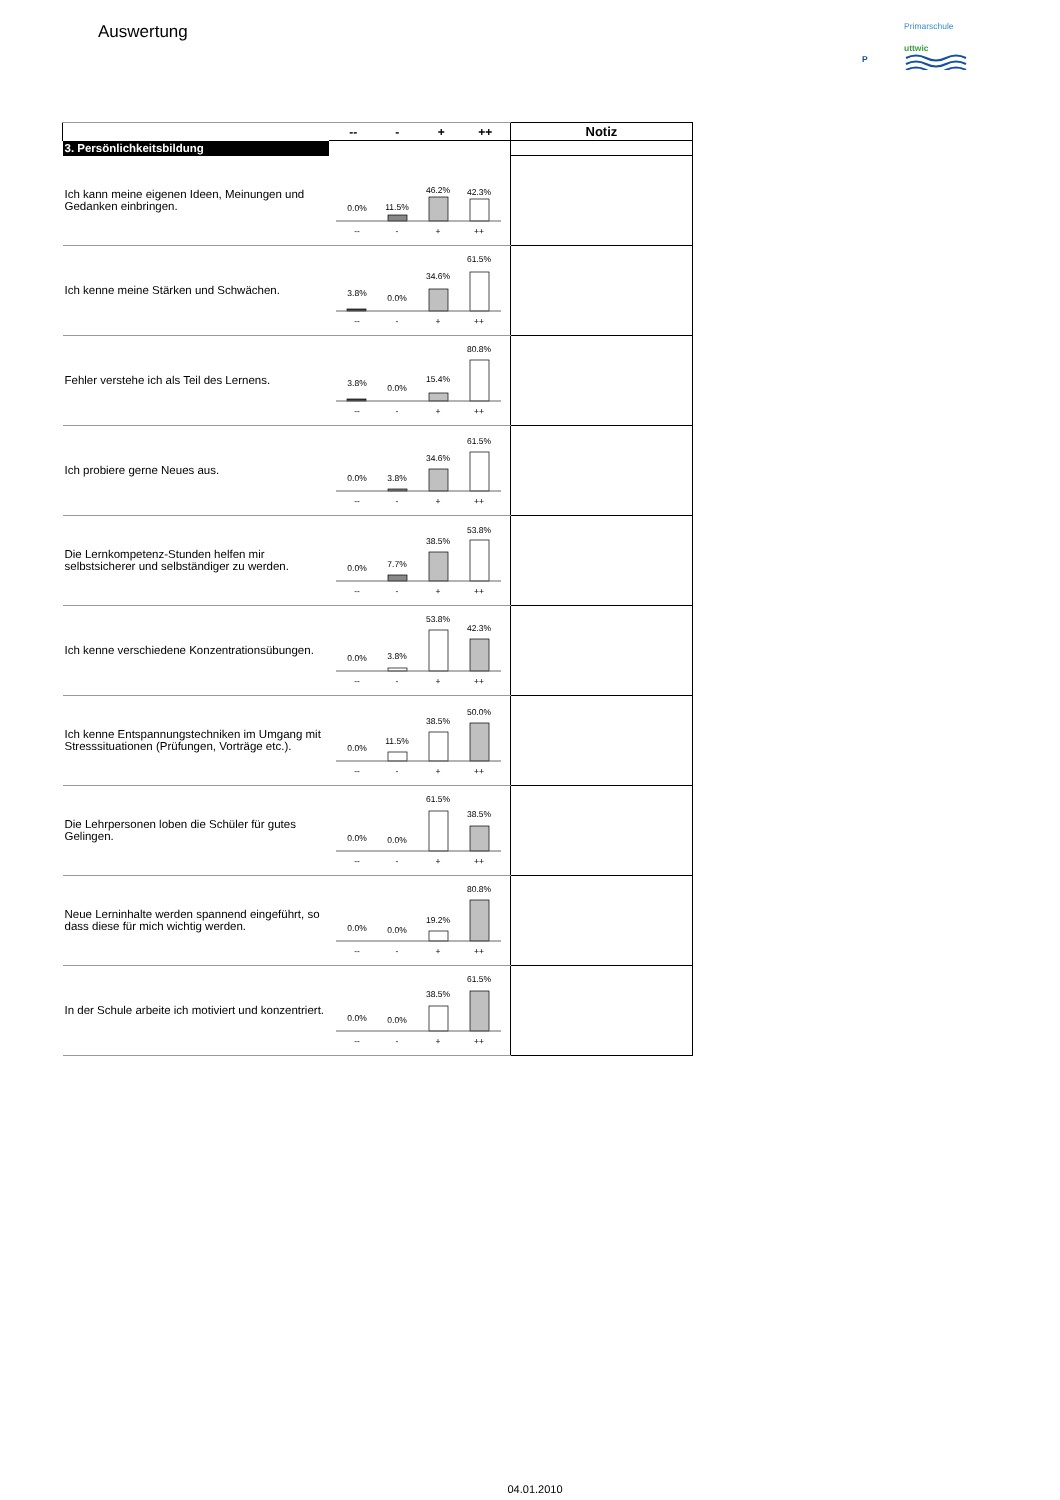Auswertung
Primarschule
P
uttwic
| | -- - + ++ | Notiz |
| 3. Persönlichkeitsbildung | | |
| Ich kann meine eigenen Ideen, Meinungen und Gedanken einbringen. | 0.0% 11.5% 46.2% 42.3% -- - + ++ | |
| Ich kenne meine Stärken und Schwächen. | 3.8% 0.0% 34.6% 61.5% -- - + ++ | |
| Fehler verstehe ich als Teil des Lernens. | 3.8% 0.0% 15.4% 80.8% -- - + ++ | |
| Ich probiere gerne Neues aus. | 0.0% 3.8% 34.6% 61.5% -- - + ++ | |
| Die Lernkompetenz-Stunden helfen mir selbstsicherer und selbständiger zu werden. | 0.0% 7.7% 38.5% 53.8% -- - + ++ | |
| Ich kenne verschiedene Konzentrationsübungen. | 0.0% 3.8% 53.8% 42.3% -- - + ++ | |
| Ich kenne Entspannungstechniken im Umgang mit Stresssituationen (Prüfungen, Vorträge etc.). | 0.0% 11.5% 38.5% 50.0% -- - + ++ | |
| Die Lehrpersonen loben die Schüler für gutes Gelingen. | 0.0% 0.0% 61.5% 38.5% -- - + ++ | |
| Neue Lerninhalte werden spannend eingeführt, so dass diese für mich wichtig werden. | 0.0% 0.0% 19.2% 80.8% -- - + ++ | |
| In der Schule arbeite ich motiviert und konzentriert. | 0.0% 0.0% 38.5% 61.5% -- - + ++ | |
04.01.2010